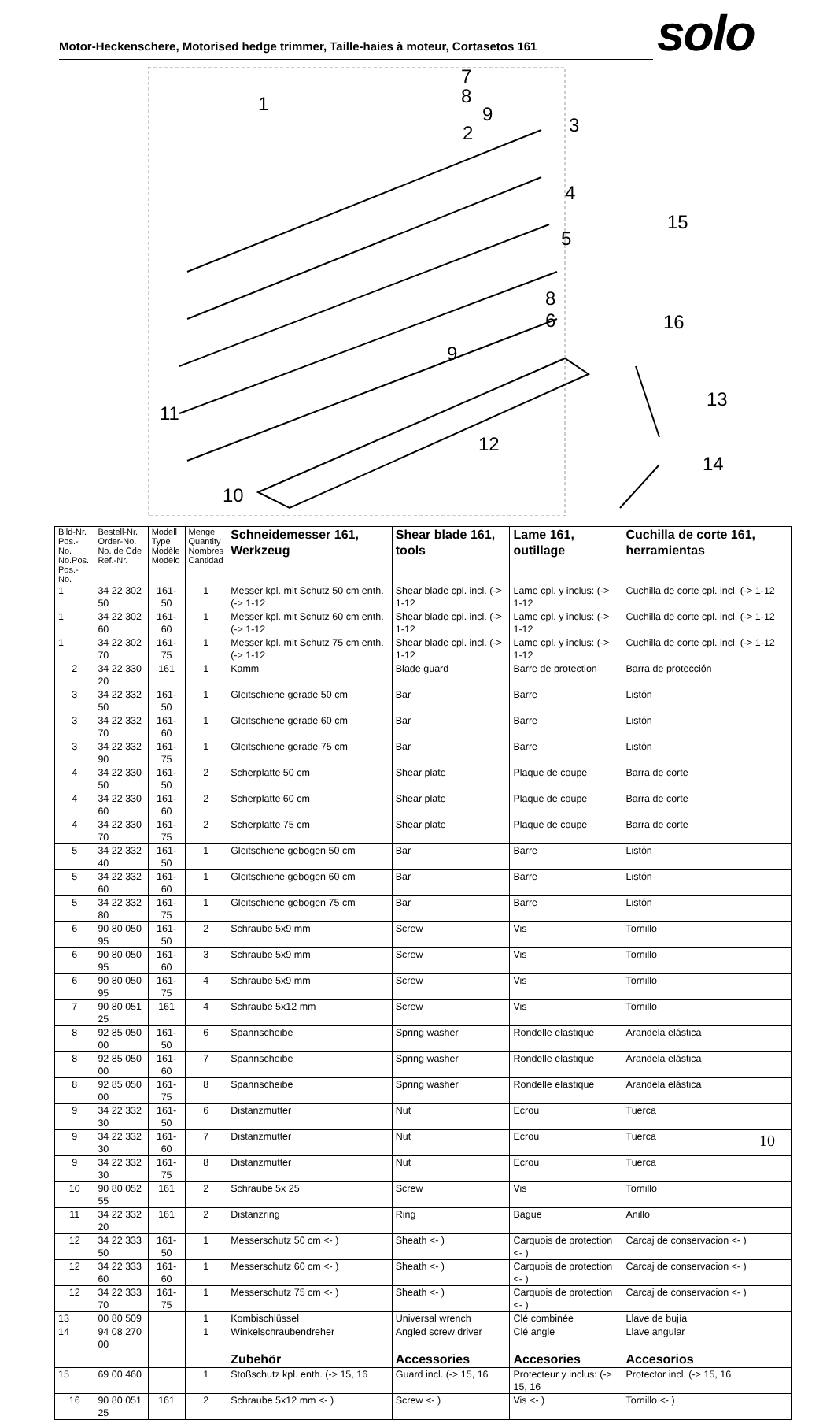Motor-Heckenschere, Motorised hedge trimmer, Taille-haies à moteur, Cortasetos 161
solo
1
7
8
9
2
3
4
5
15
8
6
16
9
13
11
12
14
10
| Bild-Nr. Pos.-No. No.Pos. Pos.-No. | Bestell-Nr. Order-No. No. de Cde Ref.-Nr. | Modell Type Modèle Modelo | Menge Quantity Nombres Cantidad | Schneidemesser 161, Werkzeug | Shear blade 161, tools | Lame 161, outillage | Cuchilla de corte 161, herramientas |
| --- | --- | --- | --- | --- | --- | --- | --- |
| 1 | 34 22 302 50 | 161-50 | 1 | Messer kpl. mit Schutz 50 cm enth. (-> 1-12 | Shear blade cpl. incl. (-> 1-12 | Lame cpl. y inclus: (-> 1-12 | Cuchilla de corte cpl. incl. (-> 1-12 |
| 1 | 34 22 302 60 | 161-60 | 1 | Messer kpl. mit Schutz 60 cm enth. (-> 1-12 | Shear blade cpl. incl. (-> 1-12 | Lame cpl. y inclus: (-> 1-12 | Cuchilla de corte cpl. incl. (-> 1-12 |
| 1 | 34 22 302 70 | 161-75 | 1 | Messer kpl. mit Schutz 75 cm enth. (-> 1-12 | Shear blade cpl. incl. (-> 1-12 | Lame cpl. y inclus: (-> 1-12 | Cuchilla de corte cpl. incl. (-> 1-12 |
| 2 | 34 22 330 20 | 161 | 1 | Kamm | Blade guard | Barre de protection | Barra de protección |
| 3 | 34 22 332 50 | 161-50 | 1 | Gleitschiene gerade 50 cm | Bar | Barre | Listón |
| 3 | 34 22 332 70 | 161-60 | 1 | Gleitschiene gerade 60 cm | Bar | Barre | Listón |
| 3 | 34 22 332 90 | 161-75 | 1 | Gleitschiene gerade 75 cm | Bar | Barre | Listón |
| 4 | 34 22 330 50 | 161-50 | 2 | Scherplatte 50 cm | Shear plate | Plaque de coupe | Barra de corte |
| 4 | 34 22 330 60 | 161-60 | 2 | Scherplatte 60 cm | Shear plate | Plaque de coupe | Barra de corte |
| 4 | 34 22 330 70 | 161-75 | 2 | Scherplatte 75 cm | Shear plate | Plaque de coupe | Barra de corte |
| 5 | 34 22 332 40 | 161-50 | 1 | Gleitschiene gebogen 50 cm | Bar | Barre | Listón |
| 5 | 34 22 332 60 | 161-60 | 1 | Gleitschiene gebogen 60 cm | Bar | Barre | Listón |
| 5 | 34 22 332 80 | 161-75 | 1 | Gleitschiene gebogen 75 cm | Bar | Barre | Listón |
| 6 | 90 80 050 95 | 161-50 | 2 | Schraube 5x9 mm | Screw | Vis | Tornillo |
| 6 | 90 80 050 95 | 161-60 | 3 | Schraube 5x9 mm | Screw | Vis | Tornillo |
| 6 | 90 80 050 95 | 161-75 | 4 | Schraube 5x9 mm | Screw | Vis | Tornillo |
| 7 | 90 80 051 25 | 161 | 4 | Schraube 5x12 mm | Screw | Vis | Tornillo |
| 8 | 92 85 050 00 | 161-50 | 6 | Spannscheibe | Spring washer | Rondelle elastique | Arandela elástica |
| 8 | 92 85 050 00 | 161-60 | 7 | Spannscheibe | Spring washer | Rondelle elastique | Arandela elástica |
| 8 | 92 85 050 00 | 161-75 | 8 | Spannscheibe | Spring washer | Rondelle elastique | Arandela elástica |
| 9 | 34 22 332 30 | 161-50 | 6 | Distanzmutter | Nut | Ecrou | Tuerca |
| 9 | 34 22 332 30 | 161-60 | 7 | Distanzmutter | Nut | Ecrou | Tuerca |
| 9 | 34 22 332 30 | 161-75 | 8 | Distanzmutter | Nut | Ecrou | Tuerca |
| 10 | 90 80 052 55 | 161 | 2 | Schraube 5x 25 | Screw | Vis | Tornillo |
| 11 | 34 22 332 20 | 161 | 2 | Distanzring | Ring | Bague | Anillo |
| 12 | 34 22 333 50 | 161-50 | 1 | Messerschutz 50 cm <- ) | Sheath <- ) | Carquois de protection <- ) | Carcaj de conservacion <- ) |
| 12 | 34 22 333 60 | 161-60 | 1 | Messerschutz 60 cm <- ) | Sheath <- ) | Carquois de protection <- ) | Carcaj de conservacion <- ) |
| 12 | 34 22 333 70 | 161-75 | 1 | Messerschutz 75 cm <- ) | Sheath <- ) | Carquois de protection <- ) | Carcaj de conservacion <- ) |
| 13 | 00 80 509 | | 1 | Kombischlüssel | Universal wrench | Clé combinée | Llave de bujía |
| 14 | 94 08 270 00 | | 1 | Winkelschraubendreher | Angled screw driver | Clé angle | Llave angular |
| | | | | Zubehör | Accessories | Accesories | Accesorios |
| 15 | 69 00 460 | | 1 | Stoßschutz kpl. enth. (-> 15, 16 | Guard incl. (-> 15, 16 | Protecteur y inclus: (-> 15, 16 | Protector incl. (-> 15, 16 |
| 16 | 90 80 051 25 | 161 | 2 | Schraube 5x12 mm <- ) | Screw <- ) | Vis <- ) | Tornillo <- ) |
10